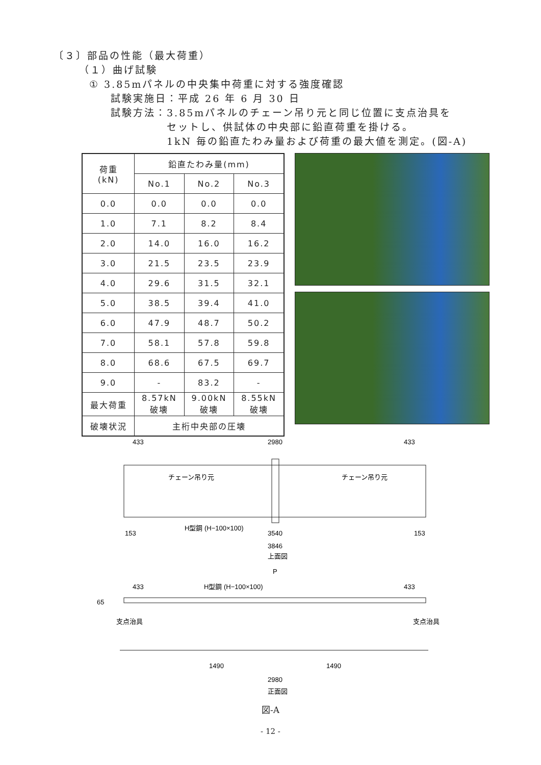〔３〕部品の性能（最大荷重）
（１）曲げ試験
① 3.85mパネルの中央集中荷重に対する強度確認
試験実施日：平成 26 年 6 月 30 日
試験方法：3.85mパネルのチェーン吊り元と同じ位置に支点治具を
セットし、供試体の中央部に鉛直荷重を掛ける。
1kN 毎の鉛直たわみ量および荷重の最大値を測定。(図-A)
| 荷重 (kN) | 鉛直たわみ量(mm) | | |
| --- | --- | --- | --- |
| | No.1 | No.2 | No.3 |
| 0.0 | 0.0 | 0.0 | 0.0 |
| 1.0 | 7.1 | 8.2 | 8.4 |
| 2.0 | 14.0 | 16.0 | 16.2 |
| 3.0 | 21.5 | 23.5 | 23.9 |
| 4.0 | 29.6 | 31.5 | 32.1 |
| 5.0 | 38.5 | 39.4 | 41.0 |
| 6.0 | 47.9 | 48.7 | 50.2 |
| 7.0 | 58.1 | 57.8 | 59.8 |
| 8.0 | 68.6 | 67.5 | 69.7 |
| 9.0 | - | 83.2 | - |
| 最大荷重 | 8.57kN 破壊 | 9.00kN 破壊 | 8.55kN 破壊 |
| 破壊状況 | 主桁中央部の圧壊 | | |
433
2980
433
チェーン吊り元
チェーン吊り元
H型鋼 (H−100×100)
153
3540
153
3846
上面図
P
433
H型鋼 (H−100×100)
433
65
支点治具
支点治具
1490
1490
2980
正面図
図-A
- 12 -